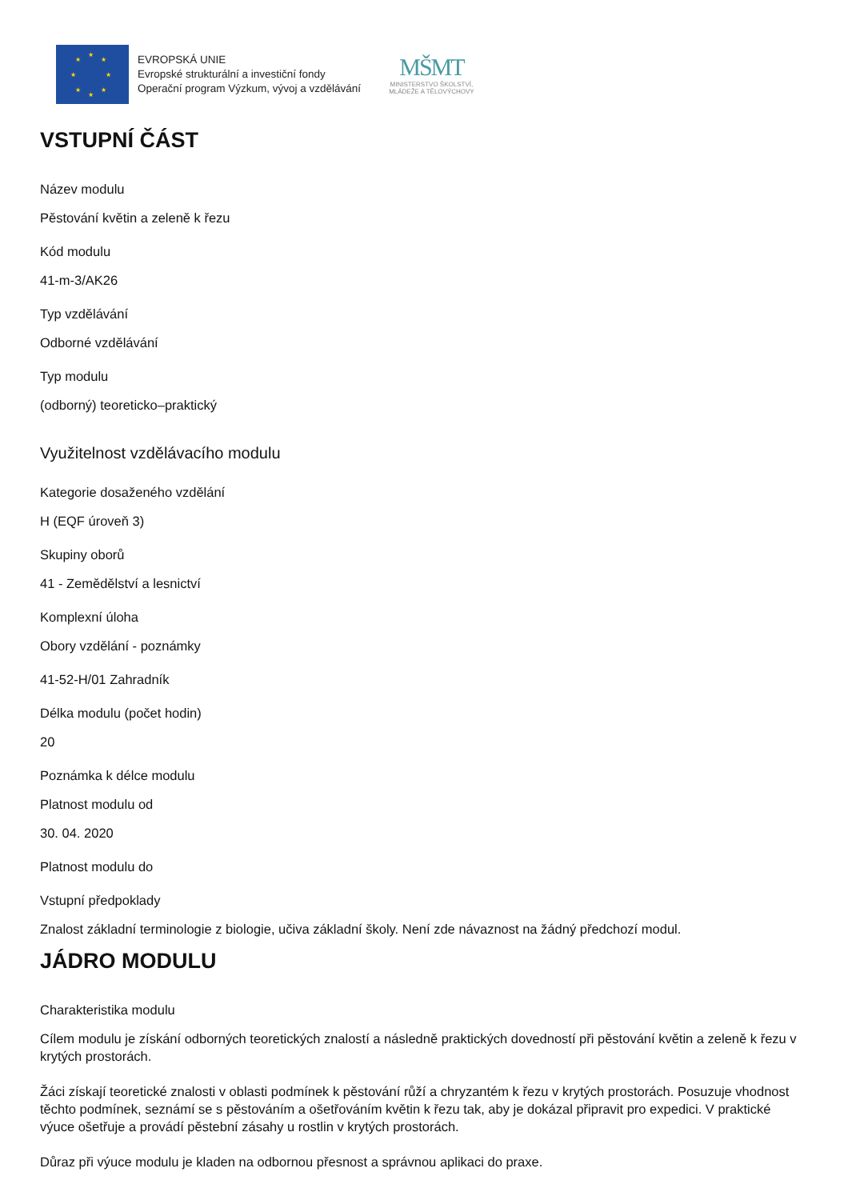★
★ ★
★ ★
★ ★
★
EVROPSKÁ UNIE
Evropské strukturální a investiční fondy
Operační program Výzkum, vývoj a vzdělávání
MŠMT
MINISTERSTVO ŠKOLSTVÍ,
MLÁDEŽE A TĚLOVÝCHOVY
VSTUPNÍ ČÁST
Název modulu
Pěstování květin a zeleně k řezu
Kód modulu
41-m-3/AK26
Typ vzdělávání
Odborné vzdělávání
Typ modulu
(odborný) teoreticko–praktický
Využitelnost vzdělávacího modulu
Kategorie dosaženého vzdělání
H (EQF úroveň 3)
Skupiny oborů
41 - Zemědělství a lesnictví
Komplexní úloha
Obory vzdělání - poznámky
41-52-H/01 Zahradník
Délka modulu (počet hodin)
20
Poznámka k délce modulu
Platnost modulu od
30. 04. 2020
Platnost modulu do
Vstupní předpoklady
Znalost základní terminologie z biologie, učiva základní školy. Není zde návaznost na žádný předchozí modul.
JÁDRO MODULU
Charakteristika modulu
Cílem modulu je získání odborných teoretických znalostí a následně praktických dovedností při pěstování květin a zeleně k řezu v krytých prostorách.
Žáci získají teoretické znalosti v oblasti podmínek k pěstování růží a chryzantém k řezu v krytých prostorách. Posuzuje vhodnost těchto podmínek, seznámí se s pěstováním a ošetřováním květin k řezu tak, aby je dokázal připravit pro expedici. V praktické výuce ošetřuje a provádí pěstební zásahy u rostlin v krytých prostorách.
Důraz při výuce modulu je kladen na odbornou přesnost a správnou aplikaci do praxe.